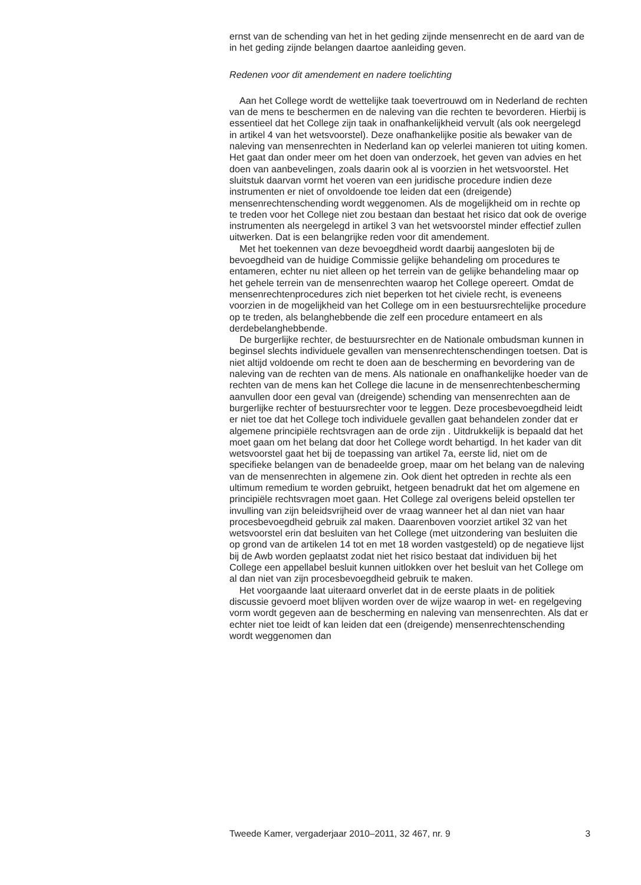ernst van de schending van het in het geding zijnde mensenrecht en de aard van de in het geding zijnde belangen daartoe aanleiding geven.
Redenen voor dit amendement en nadere toelichting
Aan het College wordt de wettelijke taak toevertrouwd om in Nederland de rechten van de mens te beschermen en de naleving van die rechten te bevorderen. Hierbij is essentieel dat het College zijn taak in onafhankelijkheid vervult (als ook neergelegd in artikel 4 van het wetsvoorstel). Deze onafhankelijke positie als bewaker van de naleving van mensenrechten in Nederland kan op velerlei manieren tot uiting komen. Het gaat dan onder meer om het doen van onderzoek, het geven van advies en het doen van aanbevelingen, zoals daarin ook al is voorzien in het wetsvoorstel. Het sluitstuk daarvan vormt het voeren van een juridische procedure indien deze instrumenten er niet of onvoldoende toe leiden dat een (dreigende) mensenrechtenschending wordt weggenomen. Als de mogelijkheid om in rechte op te treden voor het College niet zou bestaan dan bestaat het risico dat ook de overige instrumenten als neergelegd in artikel 3 van het wetsvoorstel minder effectief zullen uitwerken. Dat is een belangrijke reden voor dit amendement.
Met het toekennen van deze bevoegdheid wordt daarbij aangesloten bij de bevoegdheid van de huidige Commissie gelijke behandeling om procedures te entameren, echter nu niet alleen op het terrein van de gelijke behandeling maar op het gehele terrein van de mensenrechten waarop het College opereert. Omdat de mensenrechtenprocedures zich niet beperken tot het civiele recht, is eveneens voorzien in de mogelijkheid van het College om in een bestuursrechtelijke procedure op te treden, als belanghebbende die zelf een procedure entameert en als derdebelanghebbende.
De burgerlijke rechter, de bestuursrechter en de Nationale ombudsman kunnen in beginsel slechts individuele gevallen van mensenrechtenschendingen toetsen. Dat is niet altijd voldoende om recht te doen aan de bescherming en bevordering van de naleving van de rechten van de mens. Als nationale en onafhankelijke hoeder van de rechten van de mens kan het College die lacune in de mensenrechtenbescherming aanvullen door een geval van (dreigende) schending van mensenrechten aan de burgerlijke rechter of bestuursrechter voor te leggen. Deze procesbevoegdheid leidt er niet toe dat het College toch individuele gevallen gaat behandelen zonder dat er algemene principiële rechtsvragen aan de orde zijn . Uitdrukkelijk is bepaald dat het moet gaan om het belang dat door het College wordt behartigd. In het kader van dit wetsvoorstel gaat het bij de toepassing van artikel 7a, eerste lid, niet om de specifieke belangen van de benadeelde groep, maar om het belang van de naleving van de mensenrechten in algemene zin. Ook dient het optreden in rechte als een ultimum remedium te worden gebruikt, hetgeen benadrukt dat het om algemene en principiële rechtsvragen moet gaan. Het College zal overigens beleid opstellen ter invulling van zijn beleidsvrijheid over de vraag wanneer het al dan niet van haar procesbevoegdheid gebruik zal maken. Daarenboven voorziet artikel 32 van het wetsvoorstel erin dat besluiten van het College (met uitzondering van besluiten die op grond van de artikelen 14 tot en met 18 worden vastgesteld) op de negatieve lijst bij de Awb worden geplaatst zodat niet het risico bestaat dat individuen bij het College een appellabel besluit kunnen uitlokken over het besluit van het College om al dan niet van zijn procesbevoegdheid gebruik te maken.
Het voorgaande laat uiteraard onverlet dat in de eerste plaats in de politiek discussie gevoerd moet blijven worden over de wijze waarop in wet- en regelgeving vorm wordt gegeven aan de bescherming en naleving van mensenrechten. Als dat er echter niet toe leidt of kan leiden dat een (dreigende) mensenrechtenschending wordt weggenomen dan
Tweede Kamer, vergaderjaar 2010–2011, 32 467, nr. 9 3